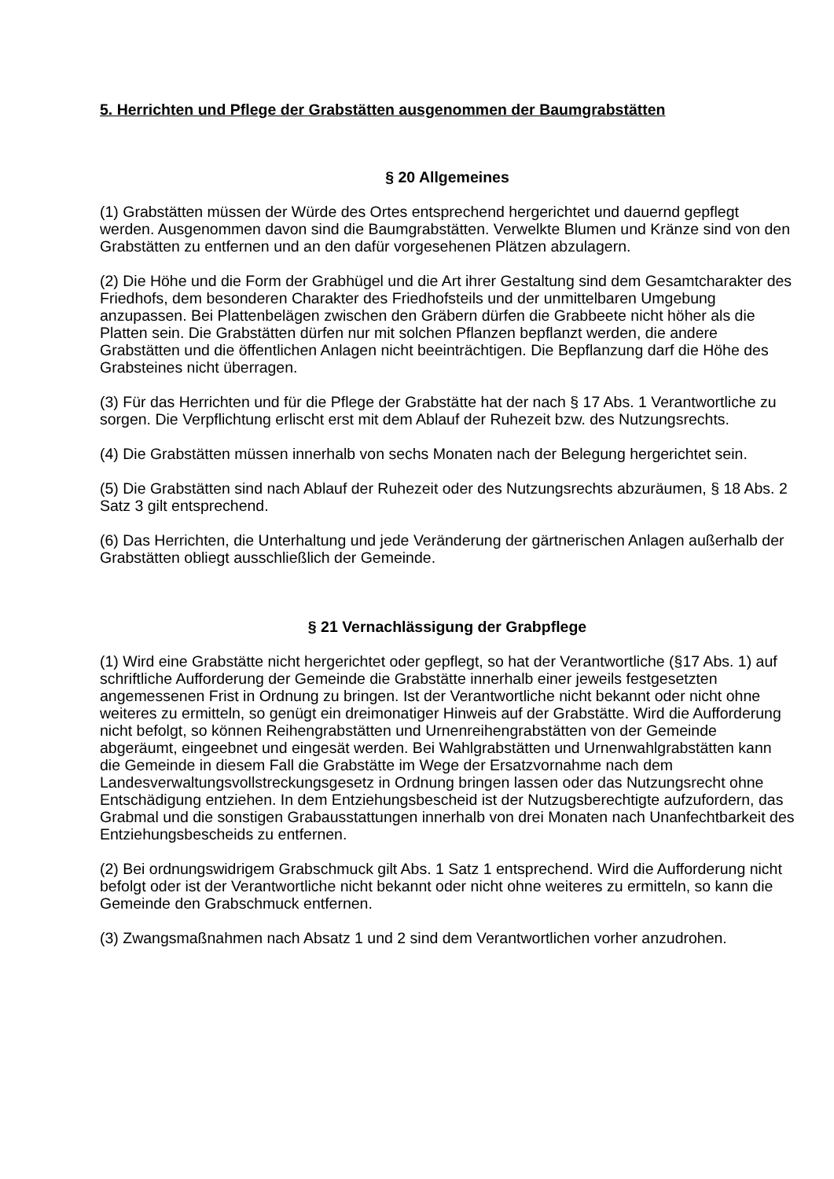5. Herrichten und Pflege der Grabstätten ausgenommen der Baumgrabstätten
§ 20 Allgemeines
(1) Grabstätten müssen der Würde des Ortes entsprechend hergerichtet und dauernd gepflegt werden. Ausgenommen davon sind die Baumgrabstätten. Verwelkte Blumen und Kränze sind von den Grabstätten zu entfernen und an den dafür vorgesehenen Plätzen abzulagern.
(2) Die Höhe und die Form der Grabhügel und die Art ihrer Gestaltung sind dem Gesamtcharakter des Friedhofs, dem besonderen Charakter des Friedhofsteils und der unmittelbaren Umgebung anzupassen. Bei Plattenbelägen zwischen den Gräbern dürfen die Grabbeete nicht höher als die Platten sein. Die Grabstätten dürfen nur mit solchen Pflanzen bepflanzt werden, die andere Grabstätten und die öffentlichen Anlagen nicht beeinträchtigen. Die Bepflanzung darf die Höhe des Grabsteines nicht überragen.
(3) Für das Herrichten und für die Pflege der Grabstätte hat der nach § 17 Abs. 1 Verantwortliche zu sorgen. Die Verpflichtung erlischt erst mit dem Ablauf der Ruhezeit bzw. des Nutzungsrechts.
(4) Die Grabstätten müssen innerhalb von sechs Monaten nach der Belegung hergerichtet sein.
(5) Die Grabstätten sind nach Ablauf der Ruhezeit oder des Nutzungsrechts abzuräumen, § 18 Abs. 2 Satz 3 gilt entsprechend.
(6) Das Herrichten, die Unterhaltung und jede Veränderung der gärtnerischen Anlagen außerhalb der Grabstätten obliegt ausschließlich der Gemeinde.
§ 21 Vernachlässigung der Grabpflege
(1) Wird eine Grabstätte nicht hergerichtet oder gepflegt, so hat der Verantwortliche (§17 Abs. 1) auf schriftliche Aufforderung der Gemeinde die Grabstätte innerhalb einer jeweils festgesetzten angemessenen Frist in Ordnung zu bringen. Ist der Verantwortliche nicht bekannt oder nicht ohne weiteres zu ermitteln, so genügt ein dreimonatiger Hinweis auf der Grabstätte. Wird die Aufforderung nicht befolgt, so können Reihengrabstätten und Urnenreihengrabstätten von der Gemeinde abgeräumt, eingeebnet und eingesät werden. Bei Wahlgrabstätten und Urnenwahlgrabstätten kann die Gemeinde in diesem Fall die Grabstätte im Wege der Ersatzvornahme nach dem Landesverwaltungsvollstreckungsgesetz in Ordnung bringen lassen oder das Nutzungsrecht ohne Entschädigung entziehen. In dem Entziehungsbescheid ist der Nutzugsberechtigte aufzufordern, das Grabmal und die sonstigen Grabausstattungen innerhalb von drei Monaten nach Unanfechtbarkeit des Entziehungsbescheids zu entfernen.
(2) Bei ordnungswidrigem Grabschmuck gilt Abs. 1 Satz 1 entsprechend. Wird die Aufforderung nicht befolgt oder ist der Verantwortliche nicht bekannt oder nicht ohne weiteres zu ermitteln, so kann die Gemeinde den Grabschmuck entfernen.
(3) Zwangsmaßnahmen nach Absatz 1 und 2 sind dem Verantwortlichen vorher anzudrohen.